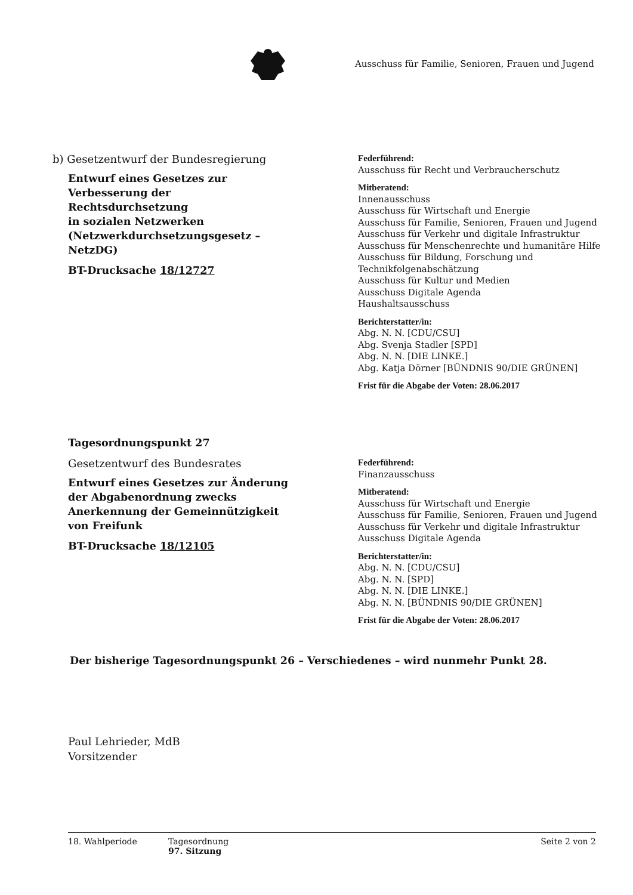Ausschuss für Familie, Senioren, Frauen und Jugend
b) Gesetzentwurf der Bundesregierung
Entwurf eines Gesetzes zur Verbesserung der Rechtsdurchsetzung
in sozialen Netzwerken
(Netzwerkdurchsetzungsgesetz – NetzDG)
BT-Drucksache 18/12727
Federführend:
Ausschuss für Recht und Verbraucherschutz
Mitberatend:
Innenausschuss
Ausschuss für Wirtschaft und Energie
Ausschuss für Familie, Senioren, Frauen und Jugend
Ausschuss für Verkehr und digitale Infrastruktur
Ausschuss für Menschenrechte und humanitäre Hilfe
Ausschuss für Bildung, Forschung und Technikfolgenabschätzung
Ausschuss für Kultur und Medien
Ausschuss Digitale Agenda
Haushaltsausschuss
Berichterstatter/in:
Abg. N. N. [CDU/CSU]
Abg. Svenja Stadler [SPD]
Abg. N. N. [DIE LINKE.]
Abg. Katja Dörner [BÜNDNIS 90/DIE GRÜNEN]
Frist für die Abgabe der Voten: 28.06.2017
Tagesordnungspunkt 27
Gesetzentwurf des Bundesrates
Entwurf eines Gesetzes zur Änderung der Abgabenordnung zwecks Anerkennung der Gemeinnützigkeit von Freifunk
BT-Drucksache 18/12105
Federführend:
Finanzausschuss
Mitberatend:
Ausschuss für Wirtschaft und Energie
Ausschuss für Familie, Senioren, Frauen und Jugend
Ausschuss für Verkehr und digitale Infrastruktur
Ausschuss Digitale Agenda
Berichterstatter/in:
Abg. N. N. [CDU/CSU]
Abg. N. N. [SPD]
Abg. N. N. [DIE LINKE.]
Abg. N. N. [BÜNDNIS 90/DIE GRÜNEN]
Frist für die Abgabe der Voten: 28.06.2017
Der bisherige Tagesordnungspunkt 26 – Verschiedenes – wird nunmehr Punkt 28.
Paul Lehrieder, MdB
Vorsitzender
18. Wahlperiode Tagesordnung
97. Sitzung
Seite 2 von 2